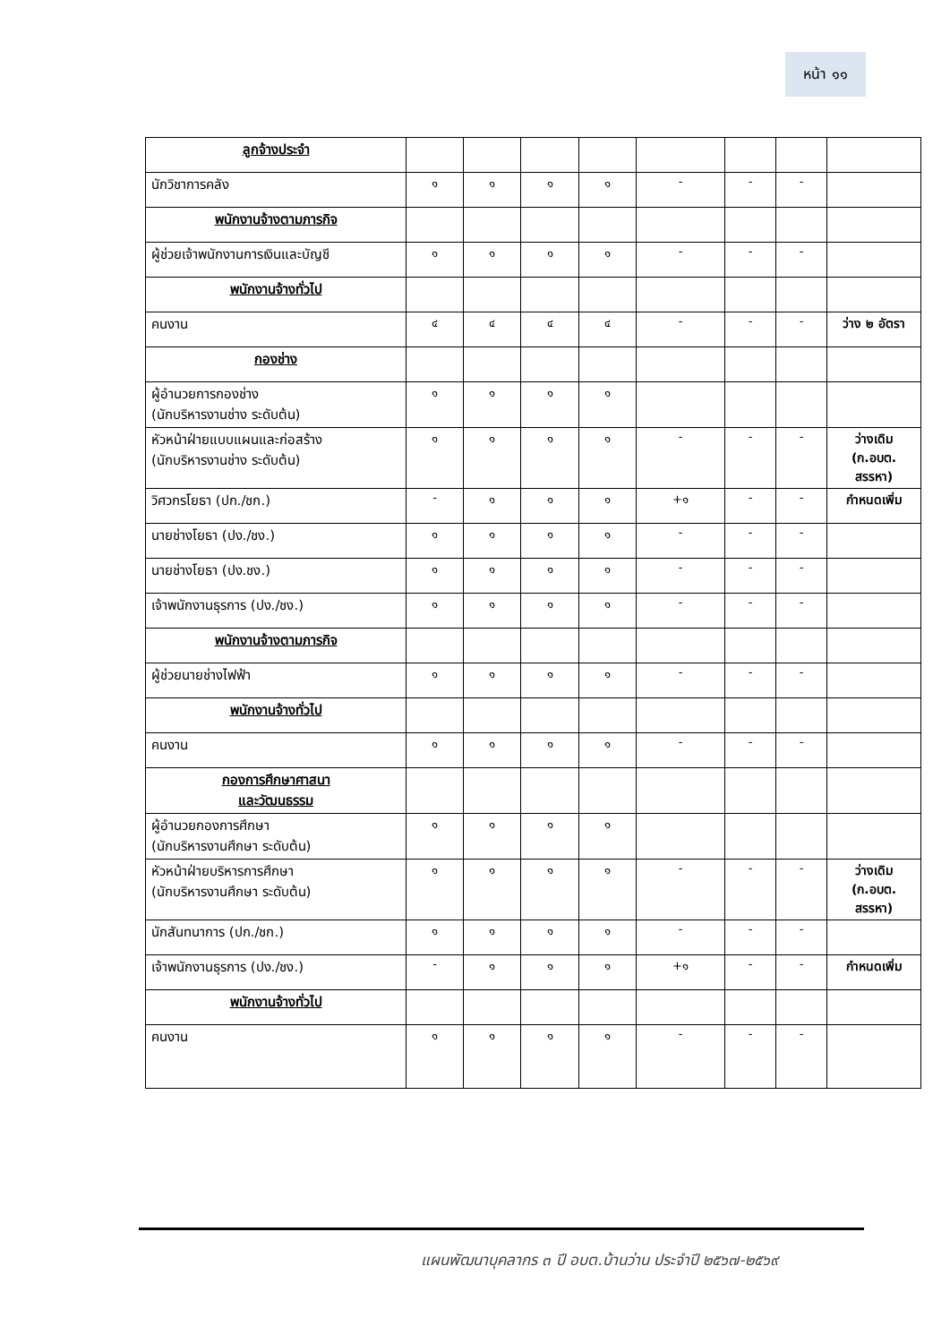หน้า ๑๑
| ลูกจ้างประจำ | | | | | | | | |
| นักวิชาการคลัง | ๑ | ๑ | ๑ | ๑ | - | - | - | |
| พนักงานจ้างตามภารกิจ | | | | | | | | |
| ผู้ช่วยเจ้าพนักงานการเงินและบัญชี | ๑ | ๑ | ๑ | ๑ | - | - | - | |
| พนักงานจ้างทั่วไป | | | | | | | | |
| คนงาน | ๔ | ๔ | ๔ | ๔ | - | - | - | ว่าง ๒ อัตรา |
| กองช่าง | | | | | | | | |
| ผู้อำนวยการกองช่าง (นักบริหารงานช่าง ระดับต้น) | ๑ | ๑ | ๑ | ๑ | | | | |
| หัวหน้าฝ่ายแบบแผนและก่อสร้าง (นักบริหารงานช่าง ระดับต้น) | ๑ | ๑ | ๑ | ๑ | - | - | - | ว่างเดิม (ก.อบต. สรรหา) |
| วิศวกรโยธา (ปก./ชก.) | - | ๑ | ๑ | ๑ | +๑ | - | - | กำหนดเพิ่ม |
| นายช่างโยธา (ปง./ชง.) | ๑ | ๑ | ๑ | ๑ | - | - | - | |
| นายช่างโยธา (ปง.ชง.) | ๑ | ๑ | ๑ | ๑ | - | - | - | |
| เจ้าพนักงานธุรการ (ปง./ชง.) | ๑ | ๑ | ๑ | ๑ | - | - | - | |
| พนักงานจ้างตามภารกิจ | | | | | | | | |
| ผู้ช่วยนายช่างไฟฟ้า | ๑ | ๑ | ๑ | ๑ | - | - | - | |
| พนักงานจ้างทั่วไป | | | | | | | | |
| คนงาน | ๑ | ๑ | ๑ | ๑ | - | - | - | |
| กองการศึกษาศาสนา และวัฒนธรรม | | | | | | | | |
| ผู้อำนวยกองการศึกษา (นักบริหารงานศึกษา ระดับต้น) | ๑ | ๑ | ๑ | ๑ | | | | |
| หัวหน้าฝ่ายบริหารการศึกษา (นักบริหารงานศึกษา ระดับต้น) | ๑ | ๑ | ๑ | ๑ | - | - | - | ว่างเดิม (ก.อบต. สรรหา) |
| นักสันทนาการ (ปก./ชก.) | ๑ | ๑ | ๑ | ๑ | - | - | - | |
| เจ้าพนักงานธุรการ (ปง./ชง.) | - | ๑ | ๑ | ๑ | +๑ | - | - | กำหนดเพิ่ม |
| พนักงานจ้างทั่วไป | | | | | | | | |
| คนงาน | ๑ | ๑ | ๑ | ๑ | - | - | - | |
แผนพัฒนาบุคลากร ๓ ปี อบต.บ้านว่าน ประจำปี ๒๕๖๗-๒๕๖๙